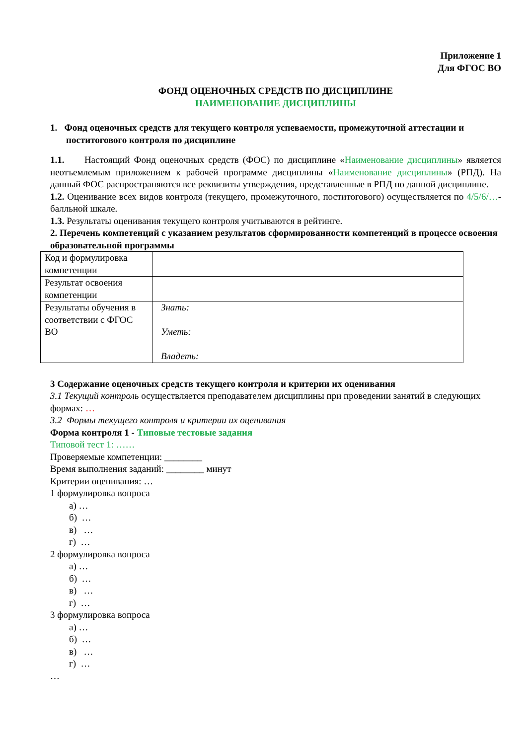Приложение 1
Для ФГОС ВО
ФОНД ОЦЕНОЧНЫХ СРЕДСТВ ПО ДИСЦИПЛИНЕ
НАИМЕНОВАНИЕ ДИСЦИПЛИНЫ
1. Фонд оценочных средств для текущего контроля успеваемости, промежуточной аттестации и поститогового контроля по дисциплине
1.1. Настоящий Фонд оценочных средств (ФОС) по дисциплине «Наименование дисциплины» является неотъемлемым приложением к рабочей программе дисциплины «Наименование дисциплины» (РПД). На данный ФОС распространяются все реквизиты утверждения, представленные в РПД по данной дисциплине.
1.2. Оценивание всех видов контроля (текущего, промежуточного, поститогового) осуществляется по 4/5/6/…-балльной шкале.
1.3. Результаты оценивания текущего контроля учитываются в рейтинге.
2. Перечень компетенций с указанием результатов сформированности компетенций в процессе освоения образовательной программы
| Код и формулировка компетенции | |
| Результат освоения компетенции | |
| Результаты обучения в соответствии с ФГОС ВО | Знать: Уметь: Владеть: |
3 Содержание оценочных средств текущего контроля и критерии их оценивания
3.1 Текущий контроль осуществляется преподавателем дисциплины при проведении занятий в следующих формах: …
3.2 Формы текущего контроля и критерии их оценивания
Форма контроля 1 - Типовые тестовые задания
Типовой тест 1: ……
Проверяемые компетенции: ________
Время выполнения заданий: ________ минут
Критерии оценивания: …
1 формулировка вопроса
а) …
б) …
в) …
г) …
2 формулировка вопроса
а) …
б) …
в) …
г) …
3 формулировка вопроса
а) …
б) …
в) …
г) …
…